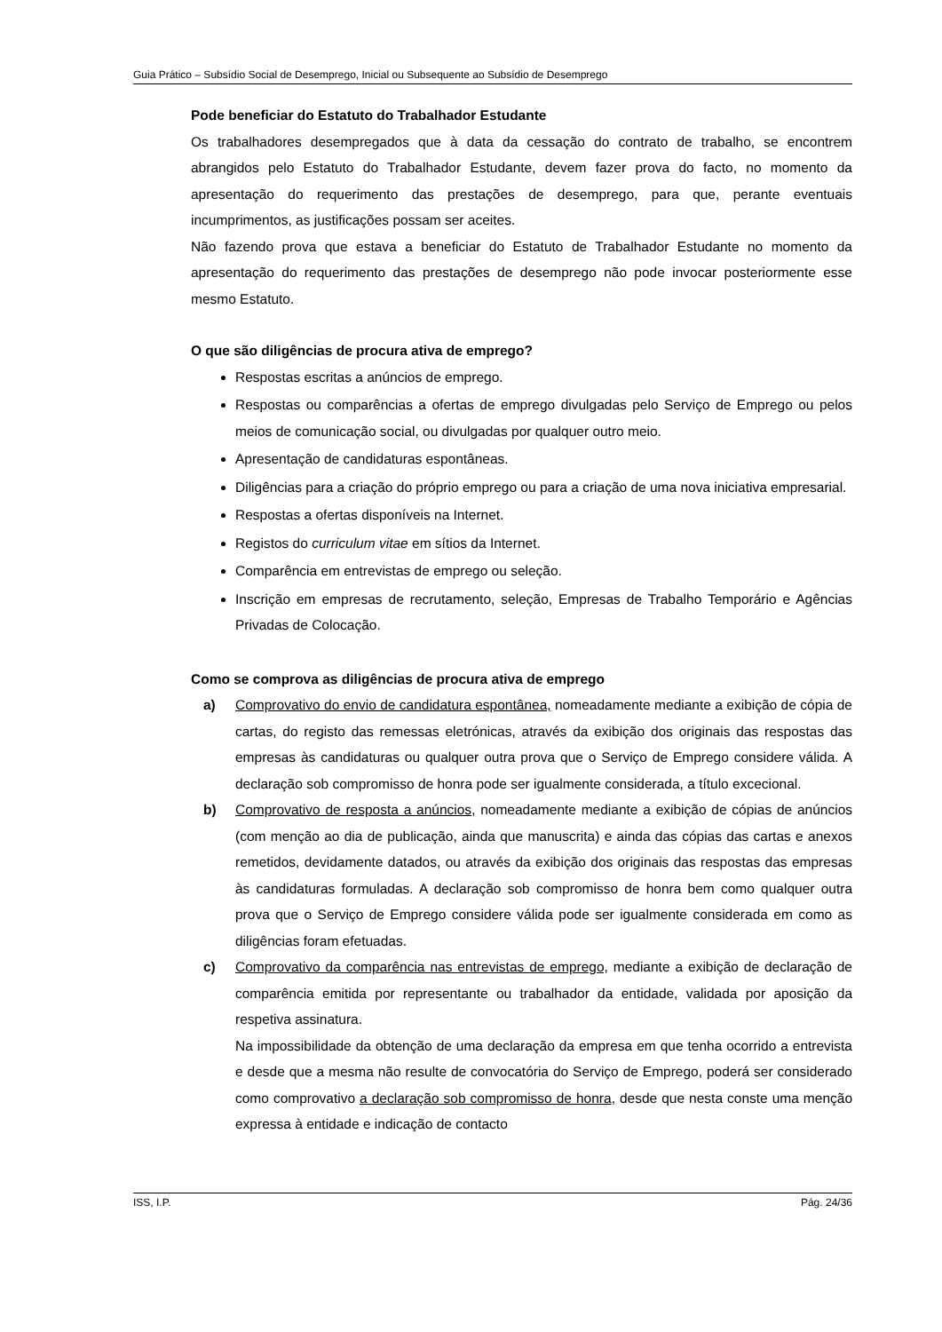Guia Prático – Subsídio Social de Desemprego, Inicial ou Subsequente ao Subsídio de Desemprego
Pode beneficiar do Estatuto do Trabalhador Estudante
Os trabalhadores desempregados que à data da cessação do contrato de trabalho, se encontrem abrangidos pelo Estatuto do Trabalhador Estudante, devem fazer prova do facto, no momento da apresentação do requerimento das prestações de desemprego, para que, perante eventuais incumprimentos, as justificações possam ser aceites.
Não fazendo prova que estava a beneficiar do Estatuto de Trabalhador Estudante no momento da apresentação do requerimento das prestações de desemprego não pode invocar posteriormente esse mesmo Estatuto.
O que são diligências de procura ativa de emprego?
Respostas escritas a anúncios de emprego.
Respostas ou comparências a ofertas de emprego divulgadas pelo Serviço de Emprego ou pelos meios de comunicação social, ou divulgadas por qualquer outro meio.
Apresentação de candidaturas espontâneas.
Diligências para a criação do próprio emprego ou para a criação de uma nova iniciativa empresarial.
Respostas a ofertas disponíveis na Internet.
Registos do curriculum vitae em sítios da Internet.
Comparência em entrevistas de emprego ou seleção.
Inscrição em empresas de recrutamento, seleção, Empresas de Trabalho Temporário e Agências Privadas de Colocação.
Como se comprova as diligências de procura ativa de emprego
a) Comprovativo do envio de candidatura espontânea, nomeadamente mediante a exibição de cópia de cartas, do registo das remessas eletrónicas, através da exibição dos originais das respostas das empresas às candidaturas ou qualquer outra prova que o Serviço de Emprego considere válida. A declaração sob compromisso de honra pode ser igualmente considerada, a título excecional.
b) Comprovativo de resposta a anúncios, nomeadamente mediante a exibição de cópias de anúncios (com menção ao dia de publicação, ainda que manuscrita) e ainda das cópias das cartas e anexos remetidos, devidamente datados, ou através da exibição dos originais das respostas das empresas às candidaturas formuladas. A declaração sob compromisso de honra bem como qualquer outra prova que o Serviço de Emprego considere válida pode ser igualmente considerada em como as diligências foram efetuadas.
c) Comprovativo da comparência nas entrevistas de emprego, mediante a exibição de declaração de comparência emitida por representante ou trabalhador da entidade, validada por aposição da respetiva assinatura.
Na impossibilidade da obtenção de uma declaração da empresa em que tenha ocorrido a entrevista e desde que a mesma não resulte de convocatória do Serviço de Emprego, poderá ser considerado como comprovativo a declaração sob compromisso de honra, desde que nesta conste uma menção expressa à entidade e indicação de contacto
ISS, I.P. Pág. 24/36